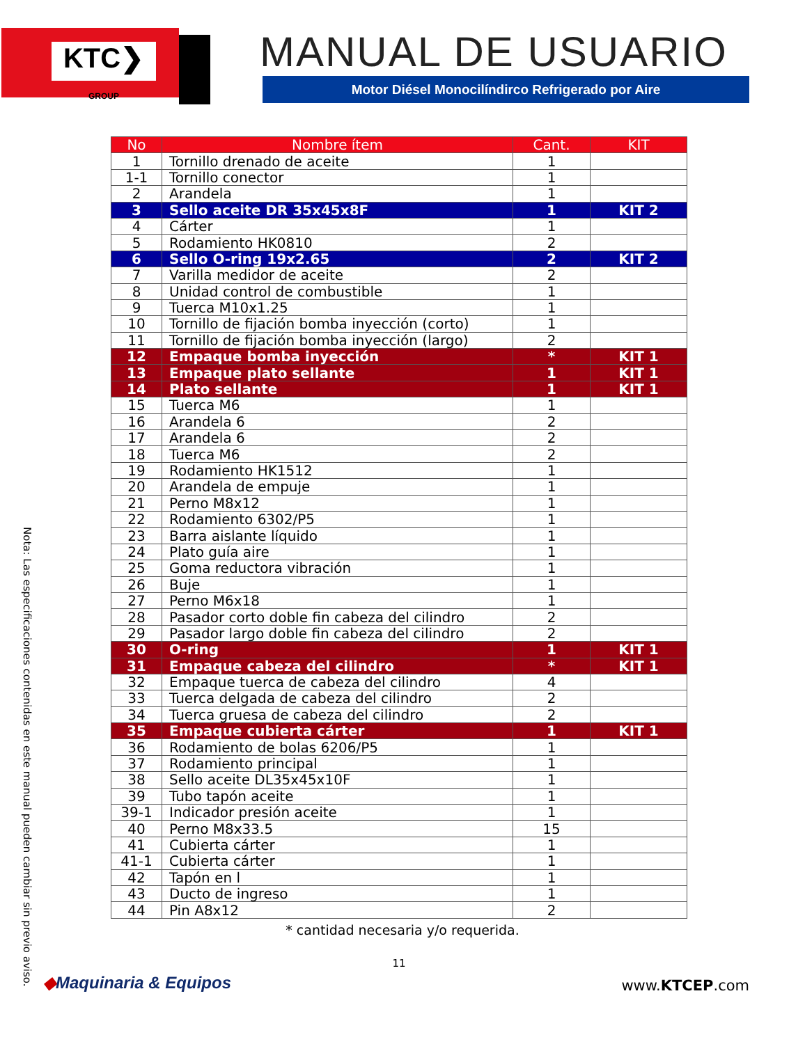KTC❯
GROUP
MANUAL DE USUARIO
Motor Diésel Monocilíndirco Refrigerado por Aire
| No | Nombre ítem | Cant. | KIT |
| --- | --- | --- | --- |
| 1 | Tornillo drenado de aceite | 1 | |
| 1-1 | Tornillo conector | 1 | |
| 2 | Arandela | 1 | |
| 3 | Sello aceite DR 35x45x8F | 1 | KIT 2 |
| 4 | Cárter | 1 | |
| 5 | Rodamiento HK0810 | 2 | |
| 6 | Sello O-ring 19x2.65 | 2 | KIT 2 |
| 7 | Varilla medidor de aceite | 2 | |
| 8 | Unidad control de combustible | 1 | |
| 9 | Tuerca M10x1.25 | 1 | |
| 10 | Tornillo de fijación bomba inyección (corto) | 1 | |
| 11 | Tornillo de fijación bomba inyección (largo) | 2 | |
| 12 | Empaque bomba inyección | * | KIT 1 |
| 13 | Empaque plato sellante | 1 | KIT 1 |
| 14 | Plato sellante | 1 | KIT 1 |
| 15 | Tuerca M6 | 1 | |
| 16 | Arandela 6 | 2 | |
| 17 | Arandela 6 | 2 | |
| 18 | Tuerca M6 | 2 | |
| 19 | Rodamiento HK1512 | 1 | |
| 20 | Arandela de empuje | 1 | |
| 21 | Perno M8x12 | 1 | |
| 22 | Rodamiento 6302/P5 | 1 | |
| 23 | Barra aislante líquido | 1 | |
| 24 | Plato guía aire | 1 | |
| 25 | Goma reductora vibración | 1 | |
| 26 | Buje | 1 | |
| 27 | Perno M6x18 | 1 | |
| 28 | Pasador corto doble fin cabeza del cilindro | 2 | |
| 29 | Pasador largo doble fin cabeza del cilindro | 2 | |
| 30 | O-ring | 1 | KIT 1 |
| 31 | Empaque cabeza del cilindro | * | KIT 1 |
| 32 | Empaque tuerca de cabeza del cilindro | 4 | |
| 33 | Tuerca delgada de cabeza del cilindro | 2 | |
| 34 | Tuerca gruesa de cabeza del cilindro | 2 | |
| 35 | Empaque cubierta cárter | 1 | KIT 1 |
| 36 | Rodamiento de bolas 6206/P5 | 1 | |
| 37 | Rodamiento principal | 1 | |
| 38 | Sello aceite DL35x45x10F | 1 | |
| 39 | Tubo tapón aceite | 1 | |
| 39-1 | Indicador presión aceite | 1 | |
| 40 | Perno M8x33.5 | 15 | |
| 41 | Cubierta cárter | 1 | |
| 41-1 | Cubierta cárter | 1 | |
| 42 | Tapón en l | 1 | |
| 43 | Ducto de ingreso | 1 | |
| 44 | Pin A8x12 | 2 | |
* cantidad necesaria y/o requerida.
11
Nota: Las especificaciones contenidas en este manual pueden cambiar sin previo aviso.
◆Maquinaria & Equipos www.KTCEP.com